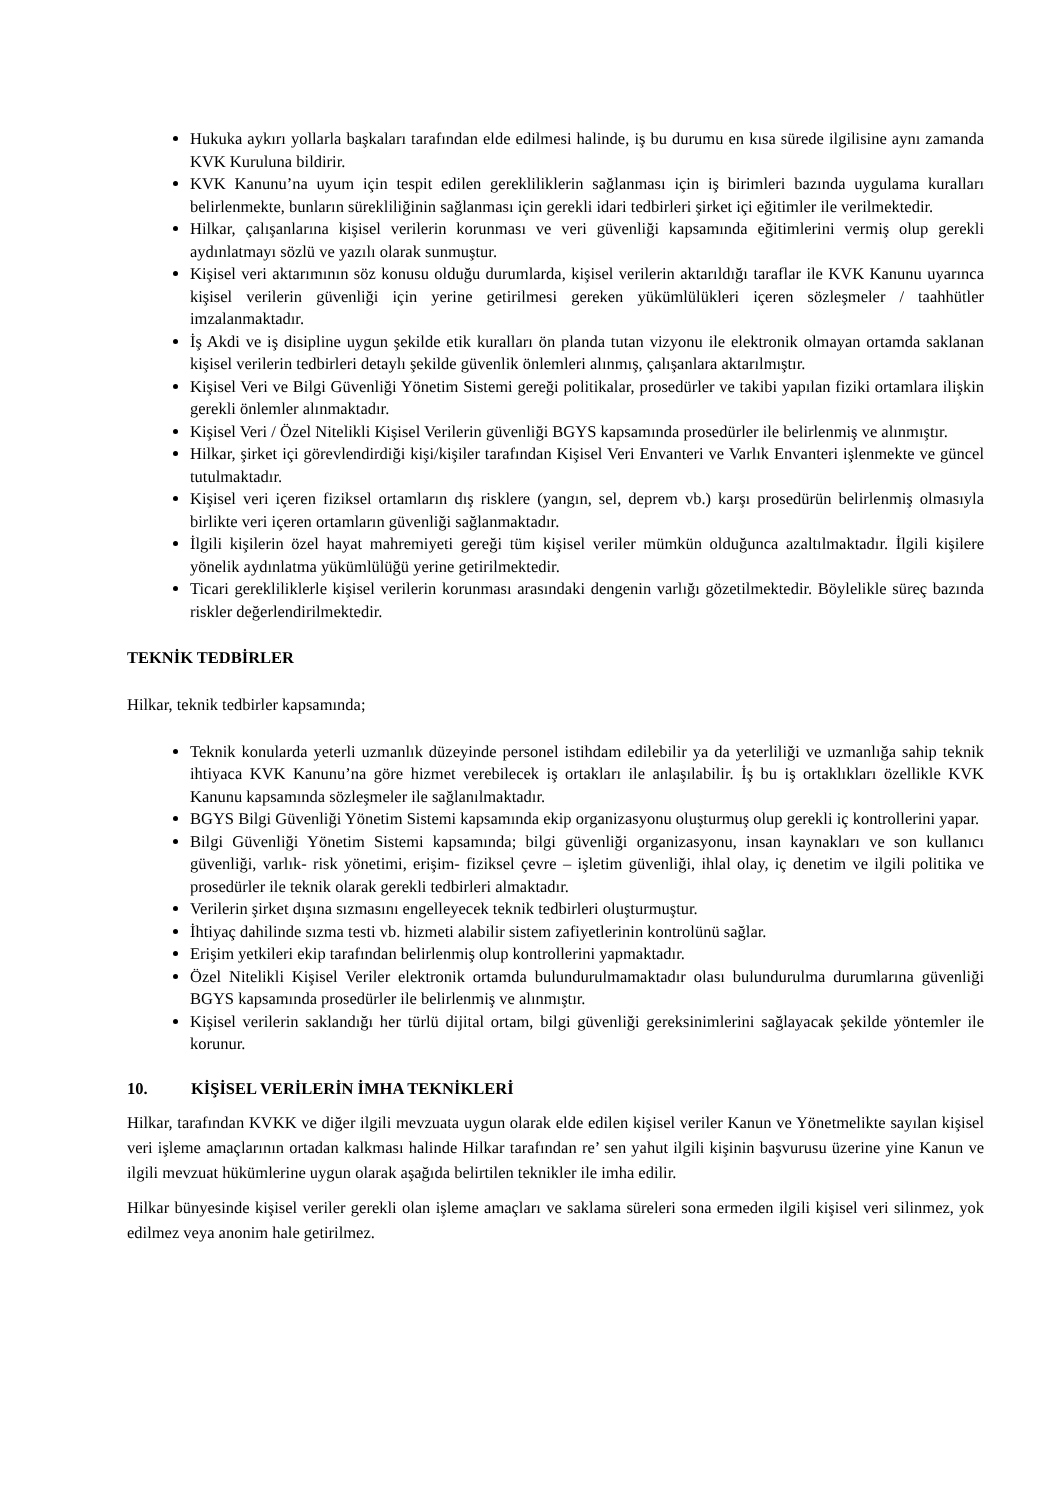Hukuka aykırı yollarla başkaları tarafından elde edilmesi halinde, iş bu durumu en kısa sürede ilgilisine aynı zamanda KVK Kuruluna bildirir.
KVK Kanunu’na uyum için tespit edilen gerekliliklerin sağlanması için iş birimleri bazında uygulama kuralları belirlenmekte, bunların sürekliliğinin sağlanması için gerekli idari tedbirleri şirket içi eğitimler ile verilmektedir.
Hilkar, çalışanlarına kişisel verilerin korunması ve veri güvenliği kapsamında eğitimlerini vermiş olup gerekli aydınlatmayı sözlü ve yazılı olarak sunmuştur.
Kişisel veri aktarımının söz konusu olduğu durumlarda, kişisel verilerin aktarıldığı taraflar ile KVK Kanunu uyarınca kişisel verilerin güvenliği için yerine getirilmesi gereken yükümlülükleri içeren sözleşmeler / taahhütler imzalanmaktadır.
İş Akdi ve iş disipline uygun şekilde etik kuralları ön planda tutan vizyonu ile elektronik olmayan ortamda saklanan kişisel verilerin tedbirleri detaylı şekilde güvenlik önlemleri alınmış, çalışanlara aktarılmıştır.
Kişisel Veri ve Bilgi Güvenliği Yönetim Sistemi gereği politikalar, prosedürler ve takibi yapılan fiziki ortamlara ilişkin gerekli önlemler alınmaktadır.
Kişisel Veri / Özel Nitelikli Kişisel Verilerin güvenliği BGYS kapsamında prosedürler ile belirlenmiş ve alınmıştır.
Hilkar, şirket içi görevlendirdiği kişi/kişiler tarafından Kişisel Veri Envanteri ve Varlık Envanteri işlenmekte ve güncel tutulmaktadır.
Kişisel veri içeren fiziksel ortamların dış risklere (yangın, sel, deprem vb.) karşı prosedürün belirlenmiş olmasıyla birlikte veri içeren ortamların güvenliği sağlanmaktadır.
İlgili kişilerin özel hayat mahremiyeti gereği tüm kişisel veriler mümkün olduğunca azaltılmaktadır. İlgili kişilere yönelik aydınlatma yükümlülüğü yerine getirilmektedir.
Ticari gerekliliklerle kişisel verilerin korunması arasındaki dengenin varlığı gözetilmektedir. Böylelikle süreç bazında riskler değerlendirilmektedir.
TEKNİK TEDBİRLER
Hilkar, teknik tedbirler kapsamında;
Teknik konularda yeterli uzmanlık düzeyinde personel istihdam edilebilir ya da yeterliliği ve uzmanlığa sahip teknik ihtiyaca KVK Kanunu’na göre hizmet verebilecek iş ortakları ile anlaşılabilir. İş bu iş ortaklıkları özellikle KVK Kanunu kapsamında sözleşmeler ile sağlanılmaktadır.
BGYS Bilgi Güvenliği Yönetim Sistemi kapsamında ekip organizasyonu oluşturmuş olup gerekli iç kontrollerini yapar.
Bilgi Güvenliği Yönetim Sistemi kapsamında; bilgi güvenliği organizasyonu, insan kaynakları ve son kullanıcı güvenliği, varlık- risk yönetimi, erişim- fiziksel çevre – işletim güvenliği, ihlal olay, iç denetim ve ilgili politika ve prosedürler ile teknik olarak gerekli tedbirleri almaktadır.
Verilerin şirket dışına sızmasını engelleyecek teknik tedbirleri oluşturmuştur.
İhtiyaç dahilinde sızma testi vb. hizmeti alabilir sistem zafiyetlerinin kontrolünü sağlar.
Erişim yetkileri ekip tarafından belirlenmiş olup kontrollerini yapmaktadır.
Özel Nitelikli Kişisel Veriler elektronik ortamda bulundurulmamaktadır olası bulundurulma durumlarına güvenliği BGYS kapsamında prosedürler ile belirlenmiş ve alınmıştır.
Kişisel verilerin saklandığı her türlü dijital ortam, bilgi güvenliği gereksinimlerini sağlayacak şekilde yöntemler ile korunur.
10. KİŞİSEL VERİLERİN İMHA TEKNİKLERİ
Hilkar, tarafından KVKK ve diğer ilgili mevzuata uygun olarak elde edilen kişisel veriler Kanun ve Yönetmelikte sayılan kişisel veri işleme amaçlarının ortadan kalkması halinde Hilkar tarafından re’ sen yahut ilgili kişinin başvurusu üzerine yine Kanun ve ilgili mevzuat hükümlerine uygun olarak aşağıda belirtilen teknikler ile imha edilir.
Hilkar bünyesinde kişisel veriler gerekli olan işleme amaçları ve saklama süreleri sona ermeden ilgili kişisel veri silinmez, yok edilmez veya anonim hale getirilmez.